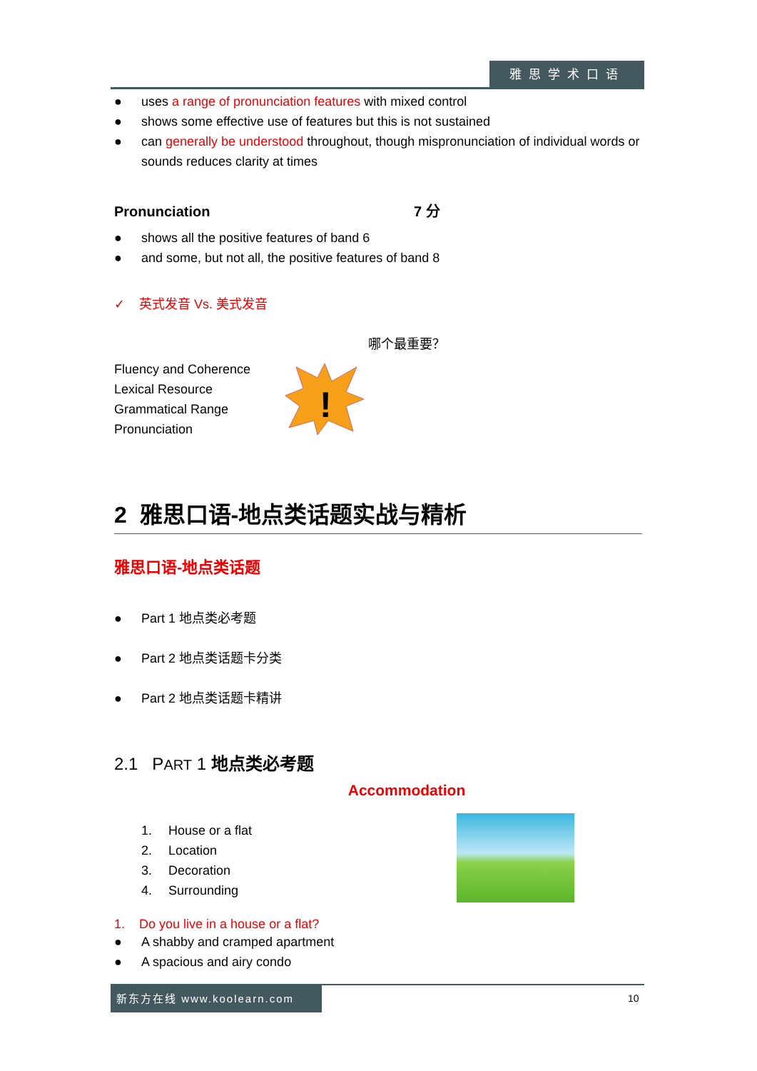雅思学术口语
● uses a range of pronunciation features with mixed control
● shows some effective use of features but this is not sustained
● can generally be understood throughout, though mispronunciation of individual words or sounds reduces clarity at times
Pronunciation 7 分
● shows all the positive features of band 6
● and some, but not all, the positive features of band 8
✓ 英式发音 Vs. 美式发音
哪个最重要？
Fluency and Coherence
Lexical Resource
Grammatical Range
Pronunciation
!
2 雅思口语-地点类话题实战与精析
雅思口语-地点类话题
● Part 1 地点类必考题
● Part 2 地点类话题卡分类
● Part 2 地点类话题卡精讲
2.1 PART 1 地点类必考题
Accommodation
1. House or a flat
2. Location
3. Decoration
4. Surrounding
1. Do you live in a house or a flat?
● A shabby and cramped apartment
● A spacious and airy condo
新东方在线 www.koolearn.com
10